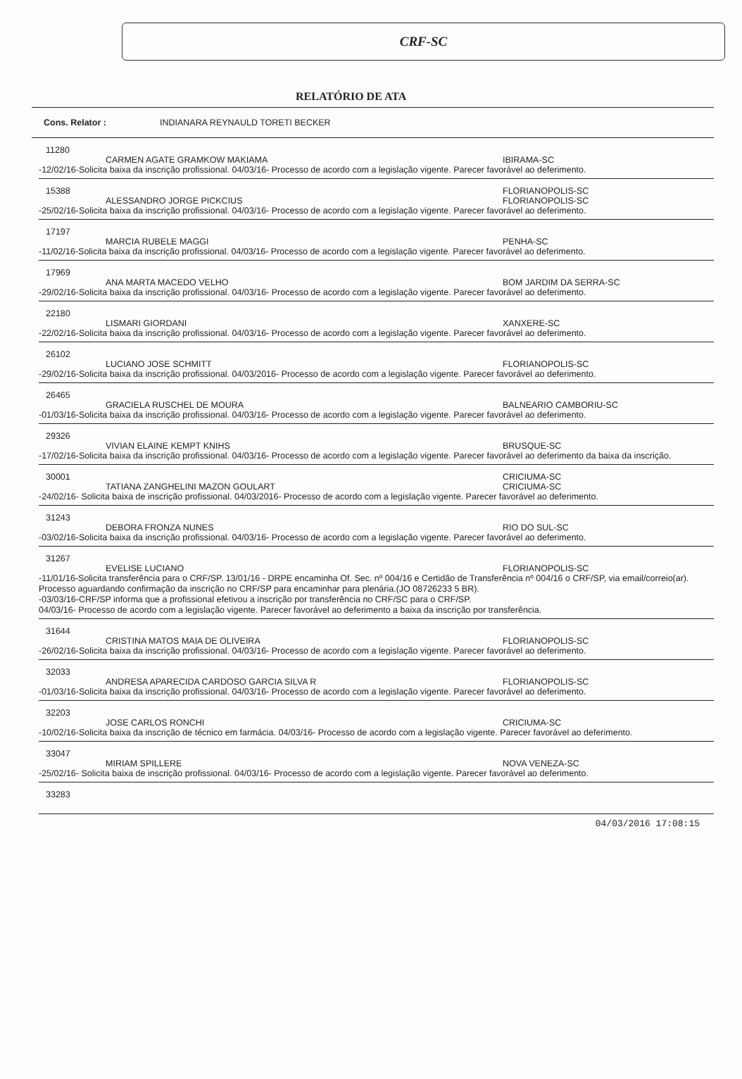CRF-SC
RELATÓRIO DE ATA
Cons. Relator : INDIANARA REYNAULD TORETI BECKER
11280
CARMEN AGATE GRAMKOW MAKIAMA IBIRAMA-SC
-12/02/16-Solicita baixa da inscrição profissional. 04/03/16- Processo de acordo com a legislação vigente. Parecer favorável ao deferimento.
15388 FLORIANOPOLIS-SC
ALESSANDRO JORGE PICKCIUS FLORIANOPOLIS-SC
-25/02/16-Solicita baixa da inscrição profissional. 04/03/16- Processo de acordo com a legislação vigente. Parecer favorável ao deferimento.
17197
MARCIA RUBELE MAGGI PENHA-SC
-11/02/16-Solicita baixa da inscrição profissional. 04/03/16- Processo de acordo com a legislação vigente. Parecer favorável ao deferimento.
17969
ANA MARTA MACEDO VELHO BOM JARDIM DA SERRA-SC
-29/02/16-Solicita baixa da inscrição profissional. 04/03/16- Processo de acordo com a legislação vigente. Parecer favorável ao deferimento.
22180
LISMARI GIORDANI XANXERE-SC
-22/02/16-Solicita baixa da inscrição profissional. 04/03/16- Processo de acordo com a legislação vigente. Parecer favorável ao deferimento.
26102
LUCIANO JOSE SCHMITT FLORIANOPOLIS-SC
-29/02/16-Solicita baixa da inscrição profissional. 04/03/2016- Processo de acordo com a legislação vigente. Parecer favorável ao deferimento.
26465
GRACIELA RUSCHEL DE MOURA BALNEARIO CAMBORIU-SC
-01/03/16-Solicita baixa da inscrição profissional. 04/03/16- Processo de acordo com a legislação vigente. Parecer favorável ao deferimento.
29326
VIVIAN ELAINE KEMPT KNIHS BRUSQUE-SC
-17/02/16-Solicita baixa da inscrição profissional. 04/03/16- Processo de acordo com a legislação vigente. Parecer favorável ao deferimento da baixa da inscrição.
30001 CRICIUMA-SC
TATIANA ZANGHELINI MAZON GOULART CRICIUMA-SC
-24/02/16- Solicita baixa de inscrição profissional. 04/03/2016- Processo de acordo com a legislação vigente. Parecer favorável ao deferimento.
31243
DEBORA FRONZA NUNES RIO DO SUL-SC
-03/02/16-Solicita baixa da inscrição profissional. 04/03/16- Processo de acordo com a legislação vigente. Parecer favorável ao deferimento.
31267
EVELISE LUCIANO FLORIANOPOLIS-SC
-11/01/16-Solicita transferência para o CRF/SP. 13/01/16 - DRPE encaminha Of. Sec. nº 004/16 e Certidão de Transferência nº 004/16 o CRF/SP, via email/correio(ar). Processo aguardando confirmação da inscrição no CRF/SP para encaminhar para plenária.(JO 08726233 5 BR).
-03/03/16-CRF/SP informa que a profissional efetivou a inscrição por transferência no CRF/SC para o CRF/SP.
04/03/16- Processo de acordo com a legislação vigente. Parecer favorável ao deferimento a baixa da inscrição por transferência.
31644
CRISTINA MATOS MAIA DE OLIVEIRA FLORIANOPOLIS-SC
-26/02/16-Solicita baixa da inscrição profissional. 04/03/16- Processo de acordo com a legislação vigente. Parecer favorável ao deferimento.
32033
ANDRESA APARECIDA CARDOSO GARCIA SILVA R FLORIANOPOLIS-SC
-01/03/16-Solicita baixa da inscrição profissional. 04/03/16- Processo de acordo com a legislação vigente. Parecer favorável ao deferimento.
32203
JOSE CARLOS RONCHI CRICIUMA-SC
-10/02/16-Solicita baixa da inscrição de técnico em farmácia. 04/03/16- Processo de acordo com a legislação vigente. Parecer favorável ao deferimento.
33047
MIRIAM SPILLERE NOVA VENEZA-SC
-25/02/16- Solicita baixa de inscrição profissional. 04/03/16- Processo de acordo com a legislação vigente. Parecer favorável ao deferimento.
33283
04/03/2016 17:08:15